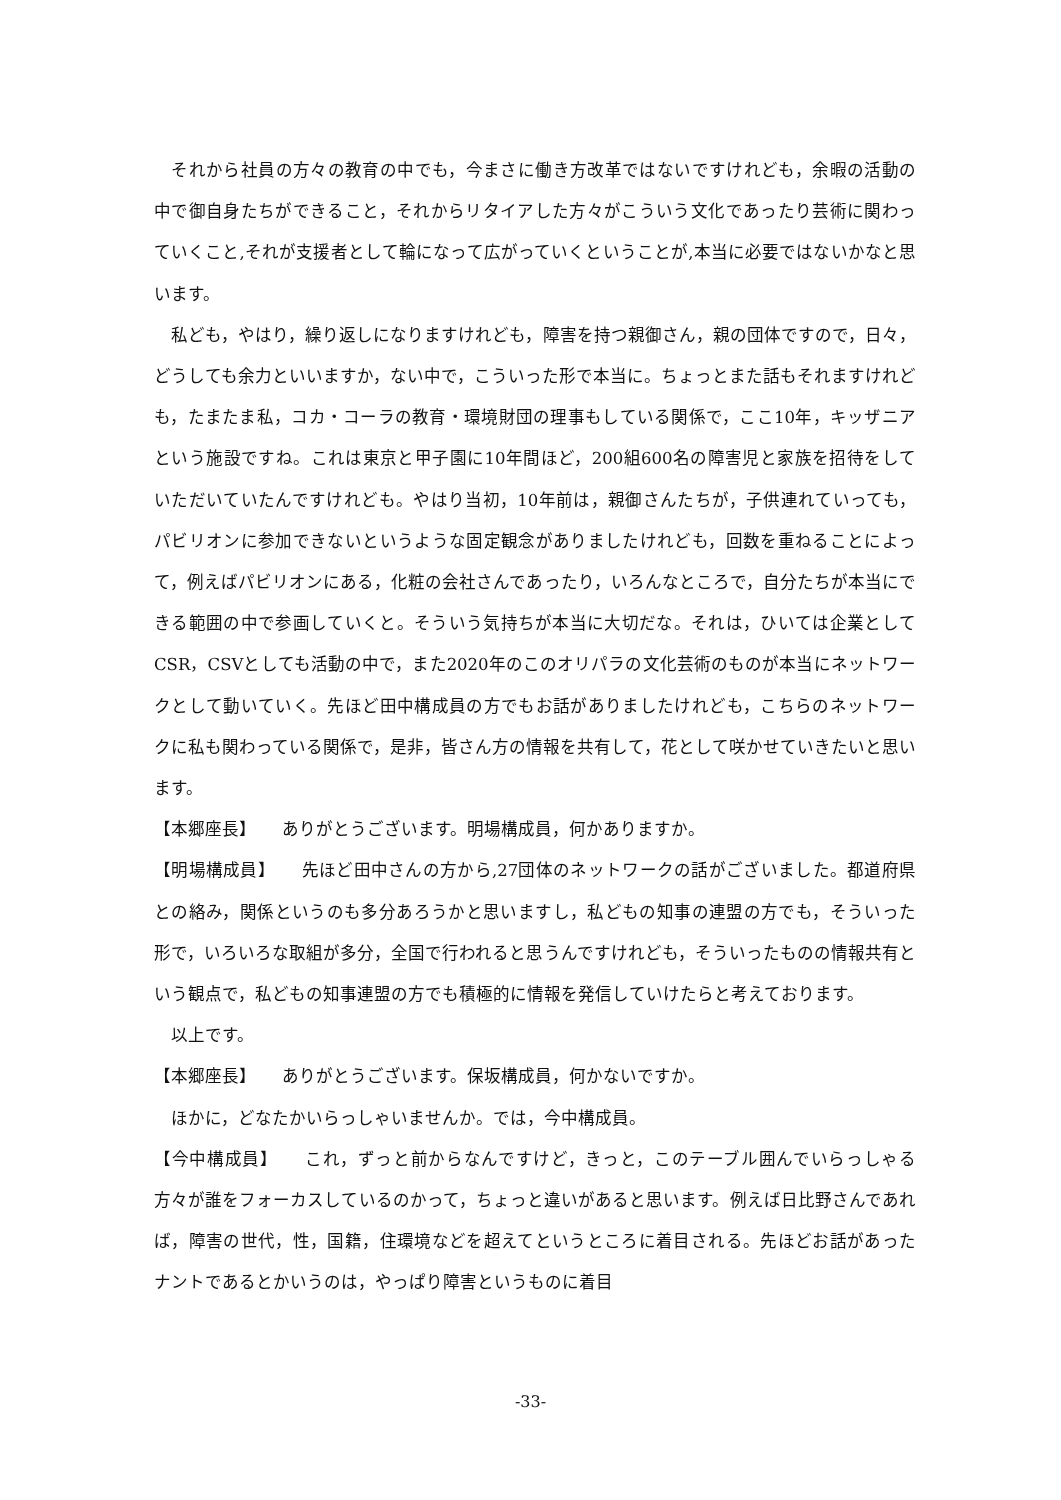それから社員の方々の教育の中でも，今まさに働き方改革ではないですけれども，余暇の活動の中で御自身たちができること，それからリタイアした方々がこういう文化であったり芸術に関わっていくこと,それが支援者として輪になって広がっていくということが,本当に必要ではないかなと思います。
　私ども，やはり，繰り返しになりますけれども，障害を持つ親御さん，親の団体ですので，日々，どうしても余力といいますか，ない中で，こういった形で本当に。ちょっとまた話もそれますけれども，たまたま私，コカ・コーラの教育・環境財団の理事もしている関係で，ここ10年，キッザニアという施設ですね。これは東京と甲子園に10年間ほど，200組600名の障害児と家族を招待をしていただいていたんですけれども。やはり当初，10年前は，親御さんたちが，子供連れていっても，パビリオンに参加できないというような固定観念がありましたけれども，回数を重ねることによって，例えばパビリオンにある，化粧の会社さんであったり，いろんなところで，自分たちが本当にできる範囲の中で参画していくと。そういう気持ちが本当に大切だな。それは，ひいては企業としてCSR，CSVとしても活動の中で，また2020年のこのオリパラの文化芸術のものが本当にネットワークとして動いていく。先ほど田中構成員の方でもお話がありましたけれども，こちらのネットワークに私も関わっている関係で，是非，皆さん方の情報を共有して，花として咲かせていきたいと思います。
【本郷座長】　　ありがとうございます。明場構成員，何かありますか。
【明場構成員】　　先ほど田中さんの方から,27団体のネットワークの話がございました。都道府県との絡み，関係というのも多分あろうかと思いますし，私どもの知事の連盟の方でも，そういった形で，いろいろな取組が多分，全国で行われると思うんですけれども，そういったものの情報共有という観点で，私どもの知事連盟の方でも積極的に情報を発信していけたらと考えております。
　以上です。
【本郷座長】　　ありがとうございます。保坂構成員，何かないですか。
　ほかに，どなたかいらっしゃいませんか。では，今中構成員。
【今中構成員】　　これ，ずっと前からなんですけど，きっと，このテーブル囲んでいらっしゃる方々が誰をフォーカスしているのかって，ちょっと違いがあると思います。例えば日比野さんであれば，障害の世代，性，国籍，住環境などを超えてというところに着目される。先ほどお話があったナントであるとかいうのは，やっぱり障害というものに着目
-33-